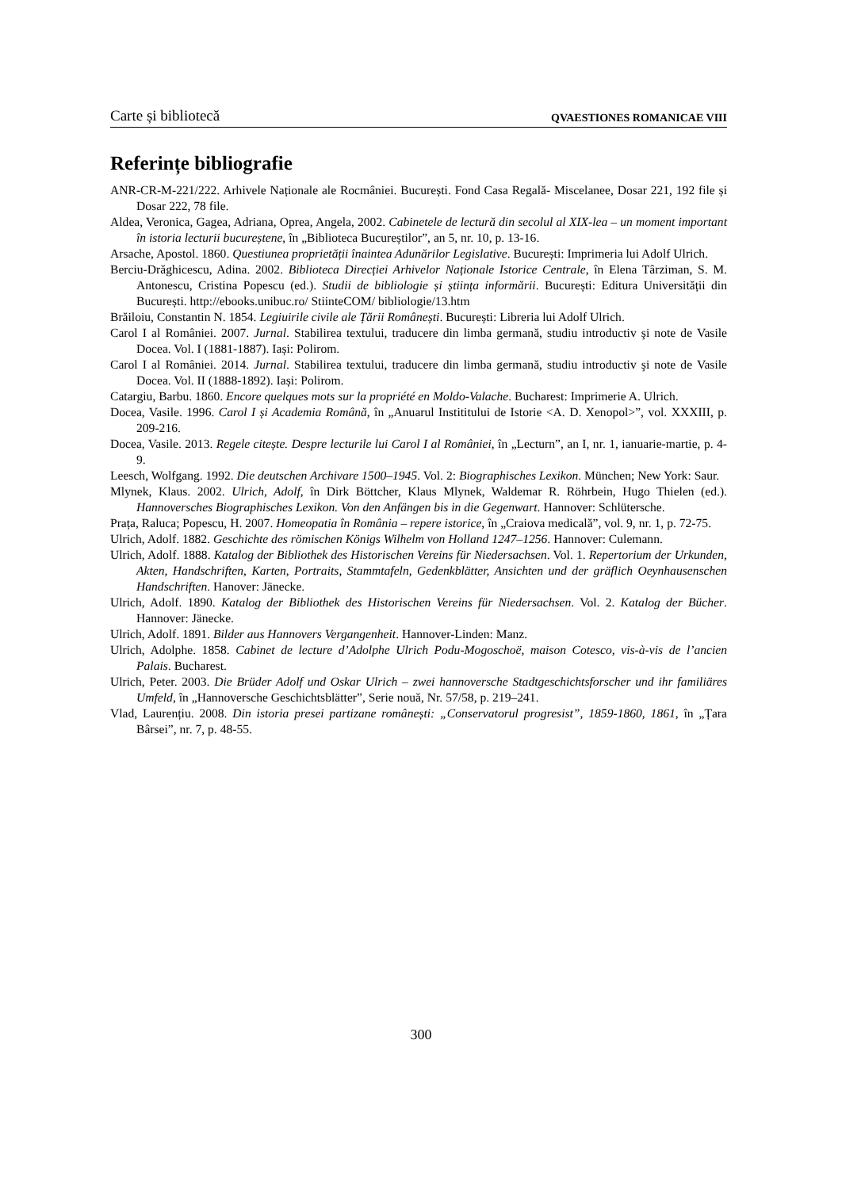Carte și bibliotecă QVAESTIONES ROMANICAE VIII
Referințe bibliografie
ANR-CR-M-221/222. Arhivele Naționale ale Rocmâniei. București. Fond Casa Regală- Miscelanee, Dosar 221, 192 file și Dosar 222, 78 file.
Aldea, Veronica, Gagea, Adriana, Oprea, Angela, 2002. Cabinetele de lectură din secolul al XIX-lea – un moment important în istoria lecturii bucureștene, în „Biblioteca Bucureștilor”, an 5, nr. 10, p. 13-16.
Arsache, Apostol. 1860. Questiunea proprietății înaintea Adunărilor Legislative. București: Imprimeria lui Adolf Ulrich.
Berciu-Drăghicescu, Adina. 2002. Biblioteca Direcției Arhivelor Naționale Istorice Centrale, în Elena Târziman, S. M. Antonescu, Cristina Popescu (ed.). Studii de bibliologie și știința informării. București: Editura Universității din București. http://ebooks.unibuc.ro/ StiinteCOM/ bibliologie/13.htm
Brăiloiu, Constantin N. 1854. Legiuirile civile ale Țării Românești. București: Libreria lui Adolf Ulrich.
Carol I al României. 2007. Jurnal. Stabilirea textului, traducere din limba germană, studiu introductiv şi note de Vasile Docea. Vol. I (1881-1887). Iași: Polirom.
Carol I al României. 2014. Jurnal. Stabilirea textului, traducere din limba germană, studiu introductiv şi note de Vasile Docea. Vol. II (1888-1892). Iași: Polirom.
Catargiu, Barbu. 1860. Encore quelques mots sur la propriété en Moldo-Valache. Bucharest: Imprimerie A. Ulrich.
Docea, Vasile. 1996. Carol I și Academia Română, în „Anuarul Instititului de Istorie <A. D. Xenopol>”, vol. XXXIII, p. 209-216.
Docea, Vasile. 2013. Regele citește. Despre lecturile lui Carol I al României, în „Lecturn”, an I, nr. 1, ianuarie-martie, p. 4-9.
Leesch, Wolfgang. 1992. Die deutschen Archivare 1500–1945. Vol. 2: Biographisches Lexikon. München; New York: Saur.
Mlynek, Klaus. 2002. Ulrich, Adolf, în Dirk Böttcher, Klaus Mlynek, Waldemar R. Röhrbein, Hugo Thielen (ed.). Hannoversches Biographisches Lexikon. Von den Anfängen bis in die Gegenwart. Hannover: Schlütersche.
Prața, Raluca; Popescu, H. 2007. Homeopatia în România – repere istorice, în „Craiova medicală”, vol. 9, nr. 1, p. 72-75.
Ulrich, Adolf. 1882. Geschichte des römischen Königs Wilhelm von Holland 1247–1256. Hannover: Culemann.
Ulrich, Adolf. 1888. Katalog der Bibliothek des Historischen Vereins für Niedersachsen. Vol. 1. Repertorium der Urkunden, Akten, Handschriften, Karten, Portraits, Stammtafeln, Gedenkblätter, Ansichten und der gräflich Oeynhausenschen Handschriften. Hanover: Jänecke.
Ulrich, Adolf. 1890. Katalog der Bibliothek des Historischen Vereins für Niedersachsen. Vol. 2. Katalog der Bücher. Hannover: Jänecke.
Ulrich, Adolf. 1891. Bilder aus Hannovers Vergangenheit. Hannover-Linden: Manz.
Ulrich, Adolphe. 1858. Cabinet de lecture d’Adolphe Ulrich Podu-Mogoschoë, maison Cotesco, vis-à-vis de l’ancien Palais. Bucharest.
Ulrich, Peter. 2003. Die Brüder Adolf und Oskar Ulrich – zwei hannoversche Stadtgeschichtsforscher und ihr familiäres Umfeld, în „Hannoversche Geschichtsblätter”, Serie nouă, Nr. 57/58, p. 219–241.
Vlad, Laurențiu. 2008. Din istoria presei partizane românești: „Conservatorul progresist”, 1859-1860, 1861, în „Țara Bârsei”, nr. 7, p. 48-55.
300